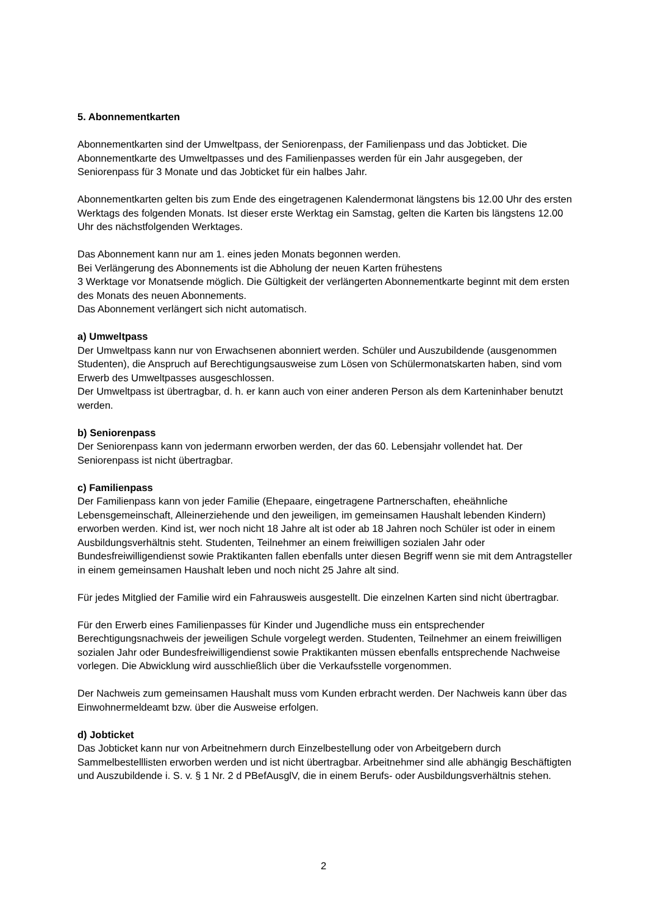5. Abonnementkarten
Abonnementkarten sind der Umweltpass, der Seniorenpass, der Familienpass und das Jobticket. Die Abonnementkarte des Umweltpasses und des Familienpasses werden für ein Jahr ausgegeben, der Seniorenpass für 3 Monate und das Jobticket für ein halbes Jahr.
Abonnementkarten gelten bis zum Ende des eingetragenen Kalendermonat längstens bis 12.00 Uhr des ersten Werktags des folgenden Monats. Ist dieser erste Werktag ein Samstag, gelten die Karten bis längstens 12.00 Uhr des nächstfolgenden Werktages.
Das Abonnement kann nur am 1. eines jeden Monats begonnen werden.
Bei Verlängerung des Abonnements ist die Abholung der neuen Karten frühestens
3 Werktage vor Monatsende möglich. Die Gültigkeit der verlängerten Abonnementkarte beginnt mit dem ersten des Monats des neuen Abonnements.
Das Abonnement verlängert sich nicht automatisch.
a) Umweltpass
Der Umweltpass kann nur von Erwachsenen abonniert werden. Schüler und Auszubildende (ausgenommen Studenten), die Anspruch auf Berechtigungsausweise zum Lösen von Schülermonatskarten haben, sind vom Erwerb des Umweltpasses ausgeschlossen.
Der Umweltpass ist übertragbar, d. h. er kann auch von einer anderen Person als dem Karteninhaber benutzt werden.
b) Seniorenpass
Der Seniorenpass kann von jedermann erworben werden, der das 60. Lebensjahr vollendet hat. Der Seniorenpass ist nicht übertragbar.
c) Familienpass
Der Familienpass kann von jeder Familie (Ehepaare, eingetragene Partnerschaften, eheähnliche Lebensgemeinschaft, Alleinerziehende und den jeweiligen, im gemeinsamen Haushalt lebenden Kindern) erworben werden. Kind ist, wer noch nicht 18 Jahre alt ist oder ab 18 Jahren noch Schüler ist oder in einem Ausbildungsverhältnis steht. Studenten, Teilnehmer an einem freiwilligen sozialen Jahr oder Bundesfreiwilligendienst sowie Praktikanten fallen ebenfalls unter diesen Begriff wenn sie mit dem Antragsteller in einem gemeinsamen Haushalt leben und noch nicht 25 Jahre alt sind.
Für jedes Mitglied der Familie wird ein Fahrausweis ausgestellt. Die einzelnen Karten sind nicht übertragbar.
Für den Erwerb eines Familienpasses für Kinder und Jugendliche muss ein entsprechender Berechtigungsnachweis der jeweiligen Schule vorgelegt werden. Studenten, Teilnehmer an einem freiwilligen sozialen Jahr oder Bundesfreiwilligendienst sowie Praktikanten müssen ebenfalls entsprechende Nachweise vorlegen. Die Abwicklung wird ausschließlich über die Verkaufsstelle vorgenommen.
Der Nachweis zum gemeinsamen Haushalt muss vom Kunden erbracht werden. Der Nachweis kann über das Einwohnermeldeamt bzw. über die Ausweise erfolgen.
d) Jobticket
Das Jobticket kann nur von Arbeitnehmern durch Einzelbestellung oder von Arbeitgebern durch Sammelbestelllisten erworben werden und ist nicht übertragbar. Arbeitnehmer sind alle abhängig Beschäftigten und Auszubildende i. S. v. § 1 Nr. 2 d PBefAusglV, die in einem Berufs- oder Ausbildungsverhältnis stehen.
2